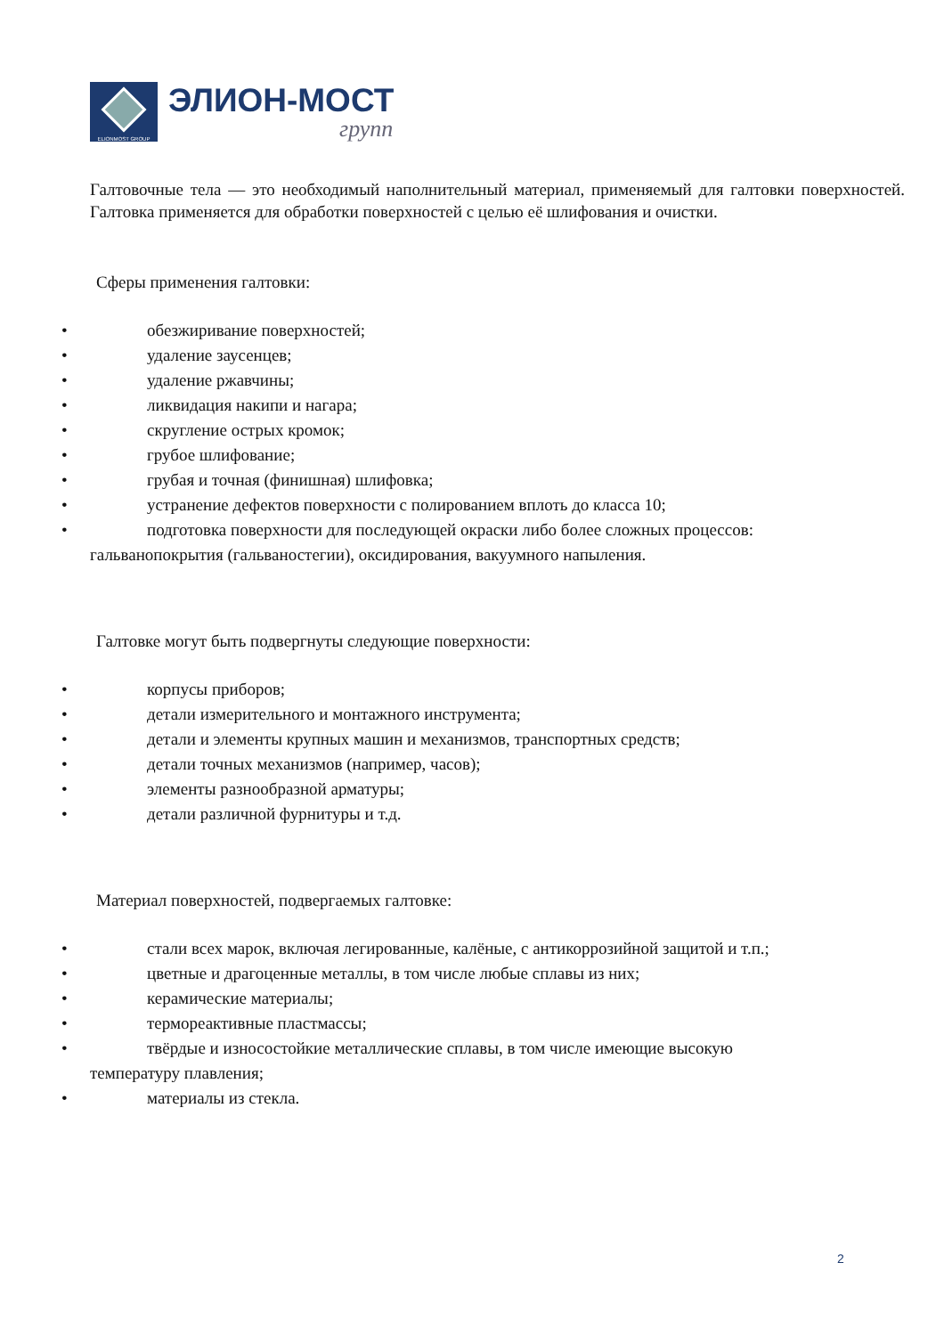ELIONMOST GROUP
ЭЛИОН-МОСТ
групп
Галтовочные тела — это необходимый наполнительный материал, применяемый для галтовки поверхностей. Галтовка применяется для обработки поверхностей с целью её шлифования и очистки.
Сферы применения галтовки:
• обезжиривание поверхностей;
• удаление заусенцев;
• удаление ржавчины;
• ликвидация накипи и нагара;
• скругление острых кромок;
• грубое шлифование;
• грубая и точная (финишная) шлифовка;
• устранение дефектов поверхности с полированием вплоть до класса 10;
• подготовка поверхности для последующей окраски либо более сложных процессов:
гальванопокрытия (гальваностегии), оксидирования, вакуумного напыления.
Галтовке могут быть подвергнуты следующие поверхности:
• корпусы приборов;
• детали измерительного и монтажного инструмента;
• детали и элементы крупных машин и механизмов, транспортных средств;
• детали точных механизмов (например, часов);
• элементы разнообразной арматуры;
• детали различной фурнитуры и т.д.
Материал поверхностей, подвергаемых галтовке:
• стали всех марок, включая легированные, калёные, с антикоррозийной защитой и т.п.;
• цветные и драгоценные металлы, в том числе любые сплавы из них;
• керамические материалы;
• термореактивные пластмассы;
• твёрдые и износостойкие металлические сплавы, в том числе имеющие высокую
температуру плавления;
• материалы из стекла.
2